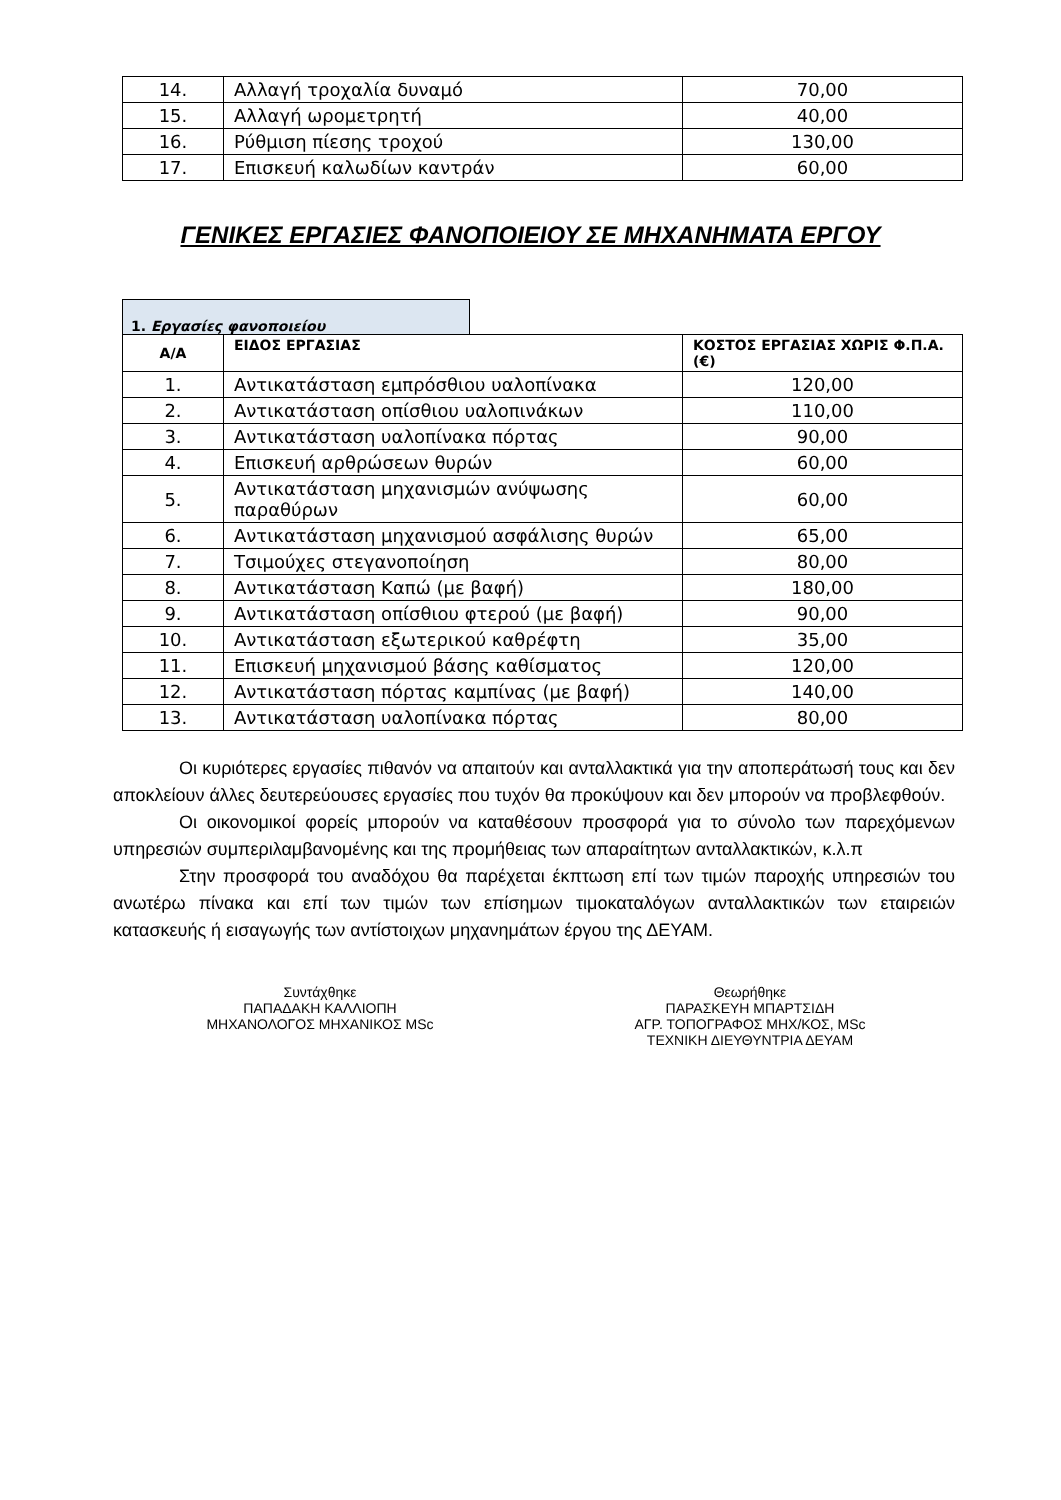| 14. | Αλλαγή τροχαλία δυναμό | 70,00 |
| 15. | Αλλαγή ωρομετρητή | 40,00 |
| 16. | Ρύθμιση πίεσης τροχού | 130,00 |
| 17. | Επισκευή καλωδίων καντράν | 60,00 |
ΓΕΝΙΚΕΣ ΕΡΓΑΣΙΕΣ ΦΑΝΟΠΟΙΕΙΟΥ ΣΕ ΜΗΧΑΝΗΜΑΤΑ ΕΡΓΟΥ
1. Εργασίες φανοποιείου
| Α/Α | ΕΙΔΟΣ ΕΡΓΑΣΙΑΣ | ΚΟΣΤΟΣ ΕΡΓΑΣΙΑΣ ΧΩΡΙΣ Φ.Π.Α. (€) |
| --- | --- | --- |
| 1. | Αντικατάσταση εμπρόσθιου υαλοπίνακα | 120,00 |
| 2. | Αντικατάσταση οπίσθιου υαλοπινάκων | 110,00 |
| 3. | Αντικατάσταση υαλοπίνακα πόρτας | 90,00 |
| 4. | Επισκευή αρθρώσεων θυρών | 60,00 |
| 5. | Αντικατάσταση μηχανισμών ανύψωσης παραθύρων | 60,00 |
| 6. | Αντικατάσταση μηχανισμού ασφάλισης θυρών | 65,00 |
| 7. | Τσιμούχες στεγανοποίηση | 80,00 |
| 8. | Αντικατάσταση Καπώ (με βαφή) | 180,00 |
| 9. | Αντικατάσταση οπίσθιου φτερού (με βαφή) | 90,00 |
| 10. | Αντικατάσταση εξωτερικού καθρέφτη | 35,00 |
| 11. | Επισκευή μηχανισμού βάσης καθίσματος | 120,00 |
| 12. | Αντικατάσταση πόρτας καμπίνας (με βαφή) | 140,00 |
| 13. | Αντικατάσταση υαλοπίνακα πόρτας | 80,00 |
Οι κυριότερες εργασίες πιθανόν να απαιτούν και ανταλλακτικά για την αποπεράτωσή τους και δεν αποκλείουν άλλες δευτερεύουσες εργασίες που τυχόν θα προκύψουν και δεν μπορούν να προβλεφθούν.
Οι οικονομικοί φορείς μπορούν να καταθέσουν προσφορά για το σύνολο των παρεχόμενων υπηρεσιών συμπεριλαμβανομένης και της προμήθειας των απαραίτητων ανταλλακτικών, κ.λ.π
Στην προσφορά του αναδόχου θα παρέχεται έκπτωση επί των τιμών παροχής υπηρεσιών του ανωτέρω πίνακα και επί των τιμών των επίσημων τιμοκαταλόγων ανταλλακτικών των εταιρειών κατασκευής ή εισαγωγής των αντίστοιχων μηχανημάτων έργου της ΔΕΥΑΜ.
Συντάχθηκε
ΠΑΠΑΔΑΚΗ ΚΑΛΛΙΟΠΗ
ΜΗΧΑΝΟΛΟΓΟΣ ΜΗΧΑΝΙΚΟΣ MSc
Θεωρήθηκε
ΠΑΡΑΣΚΕΥΗ ΜΠΑΡΤΣΙΔΗ
ΑΓΡ. ΤΟΠΟΓΡΑΦΟΣ ΜΗΧ/ΚΟΣ, MSc
ΤΕΧΝΙΚΗ ΔΙΕΥΘΥΝΤΡΙΑ ΔΕΥΑΜ